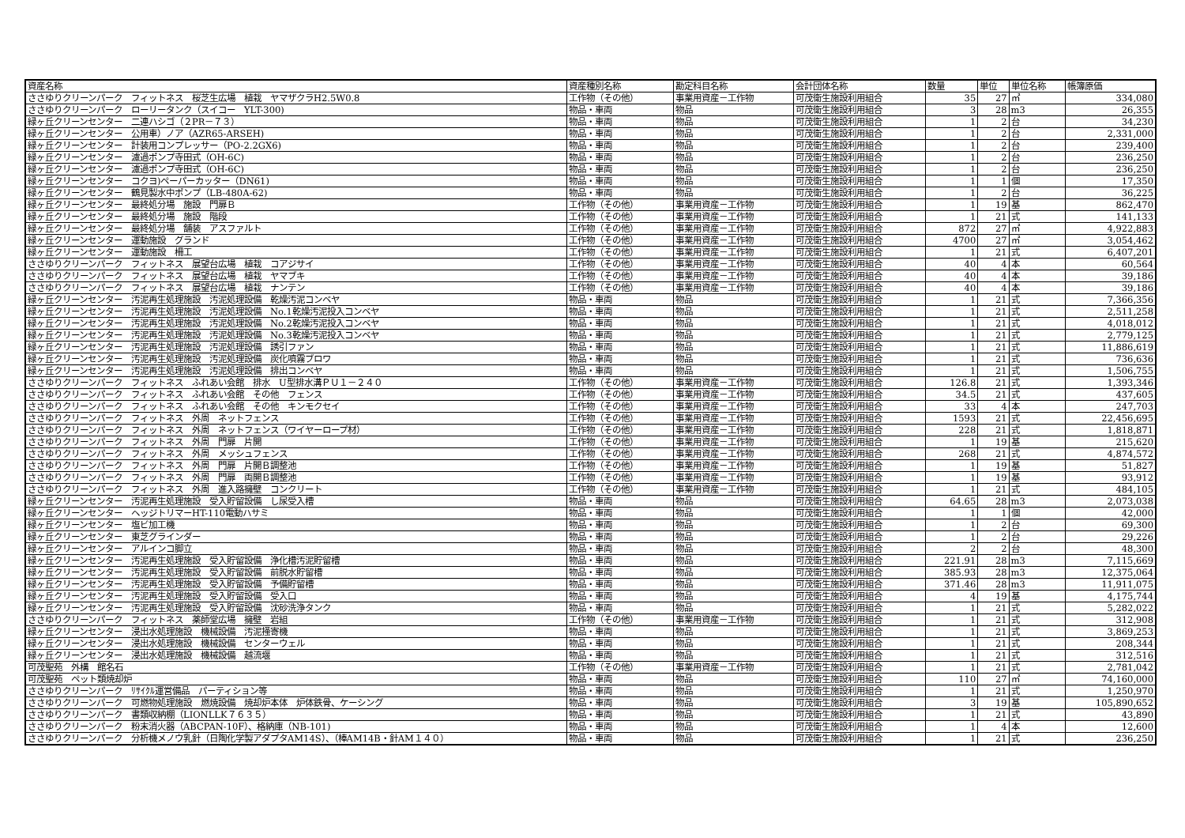| 資産名称 | 資産種別名称 | 勘定科目名称 | 会計団体名称 | 数量 | 単位 | 単位名称 | 帳簿原価 |
| --- | --- | --- | --- | --- | --- | --- | --- |
| ささゆりクリーンパーク フィットネス 桜芝生広場 植栽 ヤマザクラH2.5W0.8 | 工作物（その他） | 事業用資産－工作物 | 可茂衛生施設利用組合 | 35 | 27 | ㎡ | 334,080 |
| ささゆりクリーンパーク ローリータンク（スイコー YLT-300) | 物品・車両 | 物品 | 可茂衛生施設利用組合 | 3 | 28 | m3 | 26,355 |
| 緑ヶ丘クリーンセンター 二連ハシゴ（２PR－７３） | 物品・車両 | 物品 | 可茂衛生施設利用組合 | 1 | 2 | 台 | 34,230 |
| 緑ヶ丘クリーンセンター 公用車）ノア（AZR65-ARSEH) | 物品・車両 | 物品 | 可茂衛生施設利用組合 | 1 | 2 | 台 | 2,331,000 |
| 緑ヶ丘クリーンセンター 計装用コンプレッサー（PO-2.2GX6) | 物品・車両 | 物品 | 可茂衛生施設利用組合 | 1 | 2 | 台 | 239,400 |
| 緑ヶ丘クリーンセンター 濾過ポンプ寺田式（OH-6C) | 物品・車両 | 物品 | 可茂衛生施設利用組合 | 1 | 2 | 台 | 236,250 |
| 緑ヶ丘クリーンセンター 濾過ポンプ寺田式（OH-6C) | 物品・車両 | 物品 | 可茂衛生施設利用組合 | 1 | 2 | 台 | 236,250 |
| 緑ヶ丘クリーンセンター コクヨ)ペーパーカッター（DN61) | 物品・車両 | 物品 | 可茂衛生施設利用組合 | 1 | 1 | 個 | 17,350 |
| 緑ヶ丘クリーンセンター 鶴見製水中ポンプ（LB-480A-62) | 物品・車両 | 物品 | 可茂衛生施設利用組合 | 1 | 2 | 台 | 36,225 |
| 緑ヶ丘クリーンセンター 最終処分場 施設 門扉Ｂ | 工作物（その他） | 事業用資産－工作物 | 可茂衛生施設利用組合 | 1 | 19 | 基 | 862,470 |
| 緑ヶ丘クリーンセンター 最終処分場 施設 階段 | 工作物（その他） | 事業用資産－工作物 | 可茂衛生施設利用組合 | 1 | 21 | 式 | 141,133 |
| 緑ヶ丘クリーンセンター 最終処分場 舗装 アスファルト | 工作物（その他） | 事業用資産－工作物 | 可茂衛生施設利用組合 | 872 | 27 | ㎡ | 4,922,883 |
| 緑ヶ丘クリーンセンター 運動施設 グランド | 工作物（その他） | 事業用資産－工作物 | 可茂衛生施設利用組合 | 4700 | 27 | ㎡ | 3,054,462 |
| 緑ヶ丘クリーンセンター 運動施設 柵工 | 工作物（その他） | 事業用資産－工作物 | 可茂衛生施設利用組合 | 1 | 21 | 式 | 6,407,201 |
| ささゆりクリーンパーク フィットネス 展望台広場 植栽 コアジサイ | 工作物（その他） | 事業用資産－工作物 | 可茂衛生施設利用組合 | 40 | 4 | 本 | 60,564 |
| ささゆりクリーンパーク フィットネス 展望台広場 植栽 ヤマブキ | 工作物（その他） | 事業用資産－工作物 | 可茂衛生施設利用組合 | 40 | 4 | 本 | 39,186 |
| ささゆりクリーンパーク フィットネス 展望台広場 植栽 ナンテン | 工作物（その他） | 事業用資産－工作物 | 可茂衛生施設利用組合 | 40 | 4 | 本 | 39,186 |
| 緑ヶ丘クリーンセンター 汚泥再生処理施設 汚泥処理設備 乾燥汚泥コンベヤ | 物品・車両 | 物品 | 可茂衛生施設利用組合 | 1 | 21 | 式 | 7,366,356 |
| 緑ヶ丘クリーンセンター 汚泥再生処理施設 汚泥処理設備 No.1乾燥汚泥投入コンベヤ | 物品・車両 | 物品 | 可茂衛生施設利用組合 | 1 | 21 | 式 | 2,511,258 |
| 緑ヶ丘クリーンセンター 汚泥再生処理施設 汚泥処理設備 No.2乾燥汚泥投入コンベヤ | 物品・車両 | 物品 | 可茂衛生施設利用組合 | 1 | 21 | 式 | 4,018,012 |
| 緑ヶ丘クリーンセンター 汚泥再生処理施設 汚泥処理設備 No.3乾燥汚泥投入コンベヤ | 物品・車両 | 物品 | 可茂衛生施設利用組合 | 1 | 21 | 式 | 2,779,125 |
| 緑ヶ丘クリーンセンター 汚泥再生処理施設 汚泥処理設備 誘引ファン | 物品・車両 | 物品 | 可茂衛生施設利用組合 | 1 | 21 | 式 | 11,886,619 |
| 緑ヶ丘クリーンセンター 汚泥再生処理施設 汚泥処理設備 炭化噴霧ブロワ | 物品・車両 | 物品 | 可茂衛生施設利用組合 | 1 | 21 | 式 | 736,636 |
| 緑ヶ丘クリーンセンター 汚泥再生処理施設 汚泥処理設備 排出コンベヤ | 物品・車両 | 物品 | 可茂衛生施設利用組合 | 1 | 21 | 式 | 1,506,755 |
| ささゆりクリーンパーク フィットネス ふれあい会館 排水 U型排水溝ＰＵ１－２４０ | 工作物（その他） | 事業用資産－工作物 | 可茂衛生施設利用組合 | 126.8 | 21 | 式 | 1,393,346 |
| ささゆりクリーンパーク フィットネス ふれあい会館 その他 フェンス | 工作物（その他） | 事業用資産－工作物 | 可茂衛生施設利用組合 | 34.5 | 21 | 式 | 437,605 |
| ささゆりクリーンパーク フィットネス ふれあい会館 その他 キンモクセイ | 工作物（その他） | 事業用資産－工作物 | 可茂衛生施設利用組合 | 33 | 4 | 本 | 247,703 |
| ささゆりクリーンパーク フィットネス 外周 ネットフェンス | 工作物（その他） | 事業用資産－工作物 | 可茂衛生施設利用組合 | 1593 | 21 | 式 | 22,456,695 |
| ささゆりクリーンパーク フィットネス 外周 ネットフェンス（ワイヤーロープ材） | 工作物（その他） | 事業用資産－工作物 | 可茂衛生施設利用組合 | 228 | 21 | 式 | 1,818,871 |
| ささゆりクリーンパーク フィットネス 外周 門扉 片開 | 工作物（その他） | 事業用資産－工作物 | 可茂衛生施設利用組合 | 1 | 19 | 基 | 215,620 |
| ささゆりクリーンパーク フィットネス 外周 メッシュフェンス | 工作物（その他） | 事業用資産－工作物 | 可茂衛生施設利用組合 | 268 | 21 | 式 | 4,874,572 |
| ささゆりクリーンパーク フィットネス 外周 門扉 片開Ｂ調整池 | 工作物（その他） | 事業用資産－工作物 | 可茂衛生施設利用組合 | 1 | 19 | 基 | 51,827 |
| ささゆりクリーンパーク フィットネス 外周 門扉 両開Ｂ調整池 | 工作物（その他） | 事業用資産－工作物 | 可茂衛生施設利用組合 | 1 | 19 | 基 | 93,912 |
| ささゆりクリーンパーク フィットネス 外周 進入路擁壁 コンクリート | 工作物（その他） | 事業用資産－工作物 | 可茂衛生施設利用組合 | 1 | 21 | 式 | 484,105 |
| 緑ヶ丘クリーンセンター 汚泥再生処理施設 受入貯留設備 し尿受入槽 | 物品・車両 | 物品 | 可茂衛生施設利用組合 | 64.65 | 28 | m3 | 2,073,038 |
| 緑ヶ丘クリーンセンター ヘッジトリマーHT-110電動ハサミ | 物品・車両 | 物品 | 可茂衛生施設利用組合 | 1 | 1 | 個 | 42,000 |
| 緑ヶ丘クリーンセンター 塩ビ加工機 | 物品・車両 | 物品 | 可茂衛生施設利用組合 | 1 | 2 | 台 | 69,300 |
| 緑ヶ丘クリーンセンター 東芝グラインダー | 物品・車両 | 物品 | 可茂衛生施設利用組合 | 1 | 2 | 台 | 29,226 |
| 緑ヶ丘クリーンセンター アルインコ脚立 | 物品・車両 | 物品 | 可茂衛生施設利用組合 | 2 | 2 | 台 | 48,300 |
| 緑ヶ丘クリーンセンター 汚泥再生処理施設 受入貯留設備 浄化槽汚泥貯留槽 | 物品・車両 | 物品 | 可茂衛生施設利用組合 | 221.91 | 28 | m3 | 7,115,669 |
| 緑ヶ丘クリーンセンター 汚泥再生処理施設 受入貯留設備 前脱水貯留槽 | 物品・車両 | 物品 | 可茂衛生施設利用組合 | 385.93 | 28 | m3 | 12,375,064 |
| 緑ヶ丘クリーンセンター 汚泥再生処理施設 受入貯留設備 予備貯留槽 | 物品・車両 | 物品 | 可茂衛生施設利用組合 | 371.46 | 28 | m3 | 11,911,075 |
| 緑ヶ丘クリーンセンター 汚泥再生処理施設 受入貯留設備 受入口 | 物品・車両 | 物品 | 可茂衛生施設利用組合 | 4 | 19 | 基 | 4,175,744 |
| 緑ヶ丘クリーンセンター 汚泥再生処理施設 受入貯留設備 沈砂洗浄タンク | 物品・車両 | 物品 | 可茂衛生施設利用組合 | 1 | 21 | 式 | 5,282,022 |
| ささゆりクリーンパーク フィットネス 薬師堂広場 擁壁 岩組 | 工作物（その他） | 事業用資産－工作物 | 可茂衛生施設利用組合 | 1 | 21 | 式 | 312,908 |
| 緑ヶ丘クリーンセンター 浸出水処理施設 機械設備 汚泥掻寄機 | 物品・車両 | 物品 | 可茂衛生施設利用組合 | 1 | 21 | 式 | 3,869,253 |
| 緑ヶ丘クリーンセンター 浸出水処理施設 機械設備 センターウェル | 物品・車両 | 物品 | 可茂衛生施設利用組合 | 1 | 21 | 式 | 208,344 |
| 緑ヶ丘クリーンセンター 浸出水処理施設 機械設備 越流堰 | 物品・車両 | 物品 | 可茂衛生施設利用組合 | 1 | 21 | 式 | 312,516 |
| 可茂聖苑 外構 館名石 | 工作物（その他） | 事業用資産－工作物 | 可茂衛生施設利用組合 | 1 | 21 | 式 | 2,781,042 |
| 可茂聖苑 ペット類焼却炉 | 物品・車両 | 物品 | 可茂衛生施設利用組合 | 110 | 27 | ㎡ | 74,160,000 |
| ささゆりクリーンパーク ﾘｻｲｸﾙ運営備品 パーティション等 | 物品・車両 | 物品 | 可茂衛生施設利用組合 | 1 | 21 | 式 | 1,250,970 |
| ささゆりクリーンパーク 可燃物処理施設 燃焼設備 焼却炉本体 炉体鉄骨、ケーシング | 物品・車両 | 物品 | 可茂衛生施設利用組合 | 3 | 19 | 基 | 105,890,652 |
| ささゆりクリーンパーク 書類収納棚（LIONLLK７６３５） | 物品・車両 | 物品 | 可茂衛生施設利用組合 | 1 | 21 | 式 | 43,890 |
| ささゆりクリーンパーク 粉末消火器（ABCPAN-10F）、格納庫（NB-101) | 物品・車両 | 物品 | 可茂衛生施設利用組合 | 1 | 4 | 本 | 12,600 |
| ささゆりクリーンパーク 分析機メノウ乳針（日陶化学製アダプタAM14S）、（棒AM14B・針AM１４０） | 物品・車両 | 物品 | 可茂衛生施設利用組合 | 1 | 21 | 式 | 236,250 |